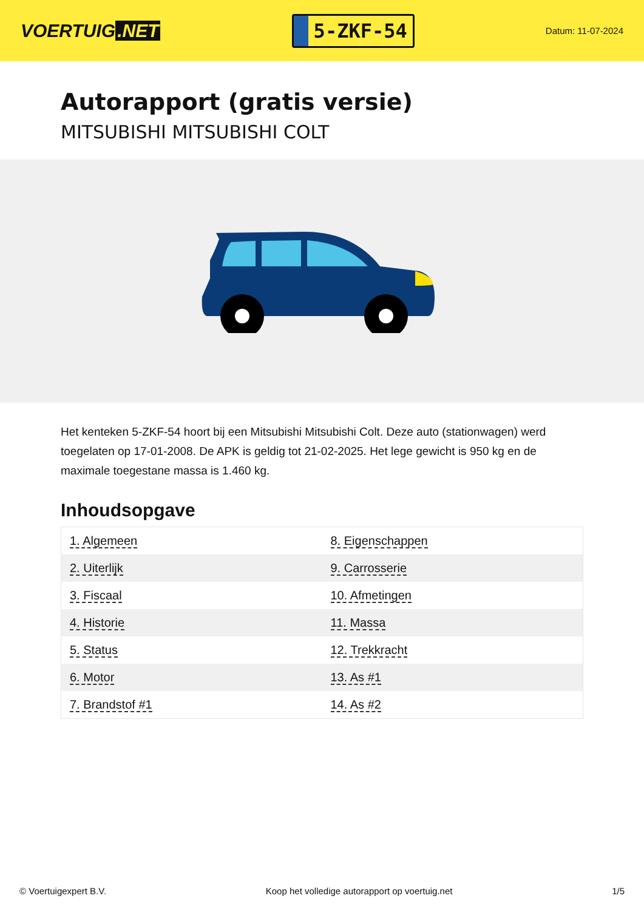VOERTUIG.NET
5-ZKF-54
Datum: 11-07-2024
Autorapport (gratis versie)
MITSUBISHI MITSUBISHI COLT
Het kenteken 5-ZKF-54 hoort bij een Mitsubishi Mitsubishi Colt. Deze auto (stationwagen) werd toegelaten op 17-01-2008. De APK is geldig tot 21-02-2025. Het lege gewicht is 950 kg en de maximale toegestane massa is 1.460 kg.
Inhoudsopgave
| 1. Algemeen | 8. Eigenschappen |
| 2. Uiterlijk | 9. Carrosserie |
| 3. Fiscaal | 10. Afmetingen |
| 4. Historie | 11. Massa |
| 5. Status | 12. Trekkracht |
| 6. Motor | 13. As #1 |
| 7. Brandstof #1 | 14. As #2 |
© Voertuigexpert B.V. Koop het volledige autorapport op voertuig.net 1/5